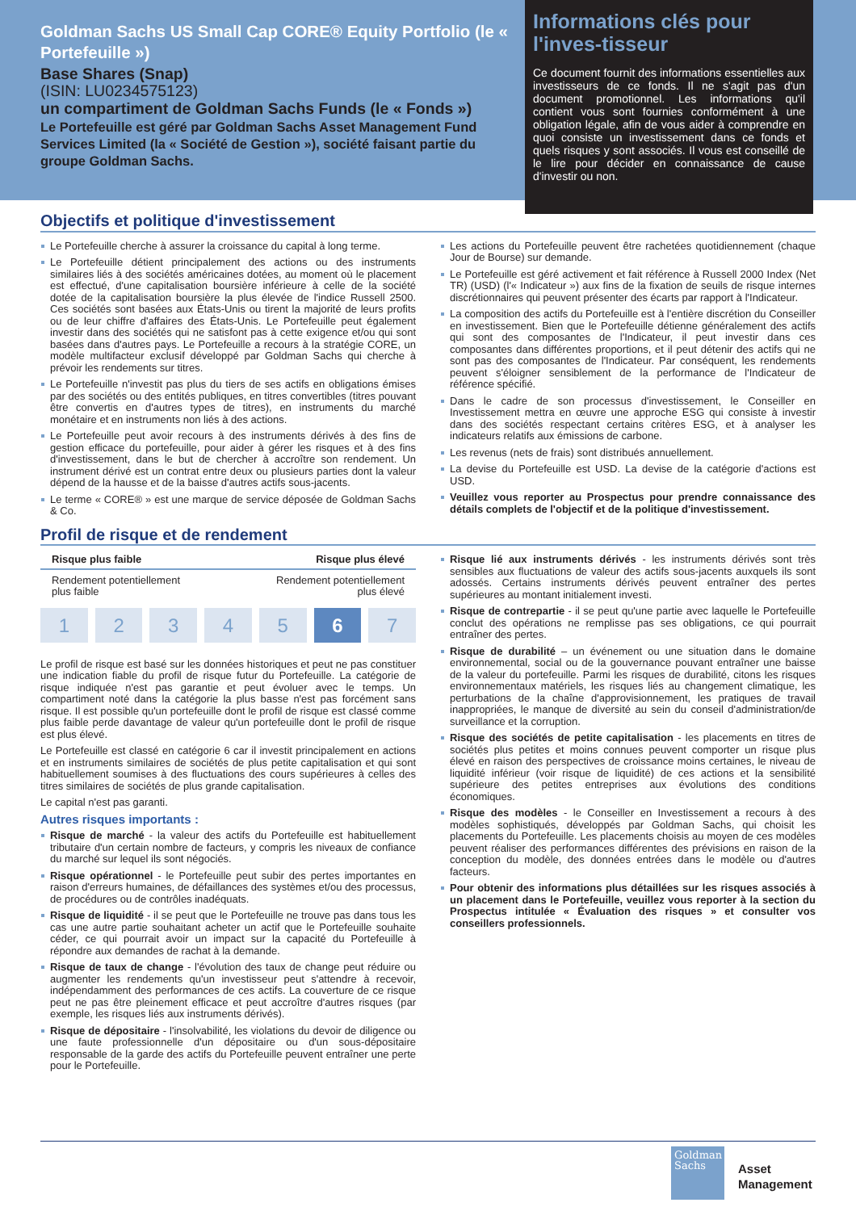Goldman Sachs US Small Cap CORE® Equity Portfolio (le « Portefeuille »)
Base Shares (Snap)
(ISIN: LU0234575123)
un compartiment de Goldman Sachs Funds (le « Fonds »)
Le Portefeuille est géré par Goldman Sachs Asset Management Fund Services Limited (la « Société de Gestion »), société faisant partie du groupe Goldman Sachs.
Informations clés pour l'inves-tisseur
Ce document fournit des informations essentielles aux investisseurs de ce fonds. Il ne s'agit pas d'un document promotionnel. Les informations qu'il contient vous sont fournies conformément à une obligation légale, afin de vous aider à comprendre en quoi consiste un investissement dans ce fonds et quels risques y sont associés. Il vous est conseillé de le lire pour décider en connaissance de cause d'investir ou non.
Objectifs et politique d'investissement
Le Portefeuille cherche à assurer la croissance du capital à long terme.
Le Portefeuille détient principalement des actions ou des instruments similaires liés à des sociétés américaines dotées, au moment où le placement est effectué, d'une capitalisation boursière inférieure à celle de la société dotée de la capitalisation boursière la plus élevée de l'indice Russell 2500. Ces sociétés sont basées aux États-Unis ou tirent la majorité de leurs profits ou de leur chiffre d'affaires des États-Unis. Le Portefeuille peut également investir dans des sociétés qui ne satisfont pas à cette exigence et/ou qui sont basées dans d'autres pays. Le Portefeuille a recours à la stratégie CORE, un modèle multifacteur exclusif développé par Goldman Sachs qui cherche à prévoir les rendements sur titres.
Le Portefeuille n'investit pas plus du tiers de ses actifs en obligations émises par des sociétés ou des entités publiques, en titres convertibles (titres pouvant être convertis en d'autres types de titres), en instruments du marché monétaire et en instruments non liés à des actions.
Le Portefeuille peut avoir recours à des instruments dérivés à des fins de gestion efficace du portefeuille, pour aider à gérer les risques et à des fins d'investissement, dans le but de chercher à accroître son rendement. Un instrument dérivé est un contrat entre deux ou plusieurs parties dont la valeur dépend de la hausse et de la baisse d'autres actifs sous-jacents.
Le terme « CORE® » est une marque de service déposée de Goldman Sachs & Co.
Les actions du Portefeuille peuvent être rachetées quotidiennement (chaque Jour de Bourse) sur demande.
Le Portefeuille est géré activement et fait référence à Russell 2000 Index (Net TR) (USD) (l'« Indicateur ») aux fins de la fixation de seuils de risque internes discrétionnaires qui peuvent présenter des écarts par rapport à l'Indicateur.
La composition des actifs du Portefeuille est à l'entière discrétion du Conseiller en investissement. Bien que le Portefeuille détienne généralement des actifs qui sont des composantes de l'Indicateur, il peut investir dans ces composantes dans différentes proportions, et il peut détenir des actifs qui ne sont pas des composantes de l'Indicateur. Par conséquent, les rendements peuvent s'éloigner sensiblement de la performance de l'Indicateur de référence spécifié.
Dans le cadre de son processus d'investissement, le Conseiller en Investissement mettra en œuvre une approche ESG qui consiste à investir dans des sociétés respectant certains critères ESG, et à analyser les indicateurs relatifs aux émissions de carbone.
Les revenus (nets de frais) sont distribués annuellement.
La devise du Portefeuille est USD. La devise de la catégorie d'actions est USD.
Veuillez vous reporter au Prospectus pour prendre connaissance des détails complets de l'objectif et de la politique d'investissement.
Profil de risque et de rendement
Risque plus faible Risque plus élevé
Rendement potentiellement
plus faible Rendement potentiellement
plus élevé
1 2 3 4 5 6 7
Le profil de risque est basé sur les données historiques et peut ne pas constituer une indication fiable du profil de risque futur du Portefeuille. La catégorie de risque indiquée n'est pas garantie et peut évoluer avec le temps. Un compartiment noté dans la catégorie la plus basse n'est pas forcément sans risque. Il est possible qu'un portefeuille dont le profil de risque est classé comme plus faible perde davantage de valeur qu'un portefeuille dont le profil de risque est plus élevé.
Le Portefeuille est classé en catégorie 6 car il investit principalement en actions et en instruments similaires de sociétés de plus petite capitalisation et qui sont habituellement soumises à des fluctuations des cours supérieures à celles des titres similaires de sociétés de plus grande capitalisation.
Le capital n'est pas garanti.
Autres risques importants :
Risque de marché - la valeur des actifs du Portefeuille est habituellement tributaire d'un certain nombre de facteurs, y compris les niveaux de confiance du marché sur lequel ils sont négociés.
Risque opérationnel - le Portefeuille peut subir des pertes importantes en raison d'erreurs humaines, de défaillances des systèmes et/ou des processus, de procédures ou de contrôles inadéquats.
Risque de liquidité - il se peut que le Portefeuille ne trouve pas dans tous les cas une autre partie souhaitant acheter un actif que le Portefeuille souhaite céder, ce qui pourrait avoir un impact sur la capacité du Portefeuille à répondre aux demandes de rachat à la demande.
Risque de taux de change - l'évolution des taux de change peut réduire ou augmenter les rendements qu'un investisseur peut s'attendre à recevoir, indépendamment des performances de ces actifs. La couverture de ce risque peut ne pas être pleinement efficace et peut accroître d'autres risques (par exemple, les risques liés aux instruments dérivés).
Risque de dépositaire - l'insolvabilité, les violations du devoir de diligence ou une faute professionnelle d'un dépositaire ou d'un sous-dépositaire responsable de la garde des actifs du Portefeuille peuvent entraîner une perte pour le Portefeuille.
Risque lié aux instruments dérivés - les instruments dérivés sont très sensibles aux fluctuations de valeur des actifs sous-jacents auxquels ils sont adossés. Certains instruments dérivés peuvent entraîner des pertes supérieures au montant initialement investi.
Risque de contrepartie - il se peut qu'une partie avec laquelle le Portefeuille conclut des opérations ne remplisse pas ses obligations, ce qui pourrait entraîner des pertes.
Risque de durabilité – un événement ou une situation dans le domaine environnemental, social ou de la gouvernance pouvant entraîner une baisse de la valeur du portefeuille. Parmi les risques de durabilité, citons les risques environnementaux matériels, les risques liés au changement climatique, les perturbations de la chaîne d'approvisionnement, les pratiques de travail inappropriées, le manque de diversité au sein du conseil d'administration/de surveillance et la corruption.
Risque des sociétés de petite capitalisation - les placements en titres de sociétés plus petites et moins connues peuvent comporter un risque plus élevé en raison des perspectives de croissance moins certaines, le niveau de liquidité inférieur (voir risque de liquidité) de ces actions et la sensibilité supérieure des petites entreprises aux évolutions des conditions économiques.
Risque des modèles - le Conseiller en Investissement a recours à des modèles sophistiqués, développés par Goldman Sachs, qui choisit les placements du Portefeuille. Les placements choisis au moyen de ces modèles peuvent réaliser des performances différentes des prévisions en raison de la conception du modèle, des données entrées dans le modèle ou d'autres facteurs.
Pour obtenir des informations plus détaillées sur les risques associés à un placement dans le Portefeuille, veuillez vous reporter à la section du Prospectus intitulée « Évaluation des risques » et consulter vos conseillers professionnels.
Goldman
Sachs
Asset
Management